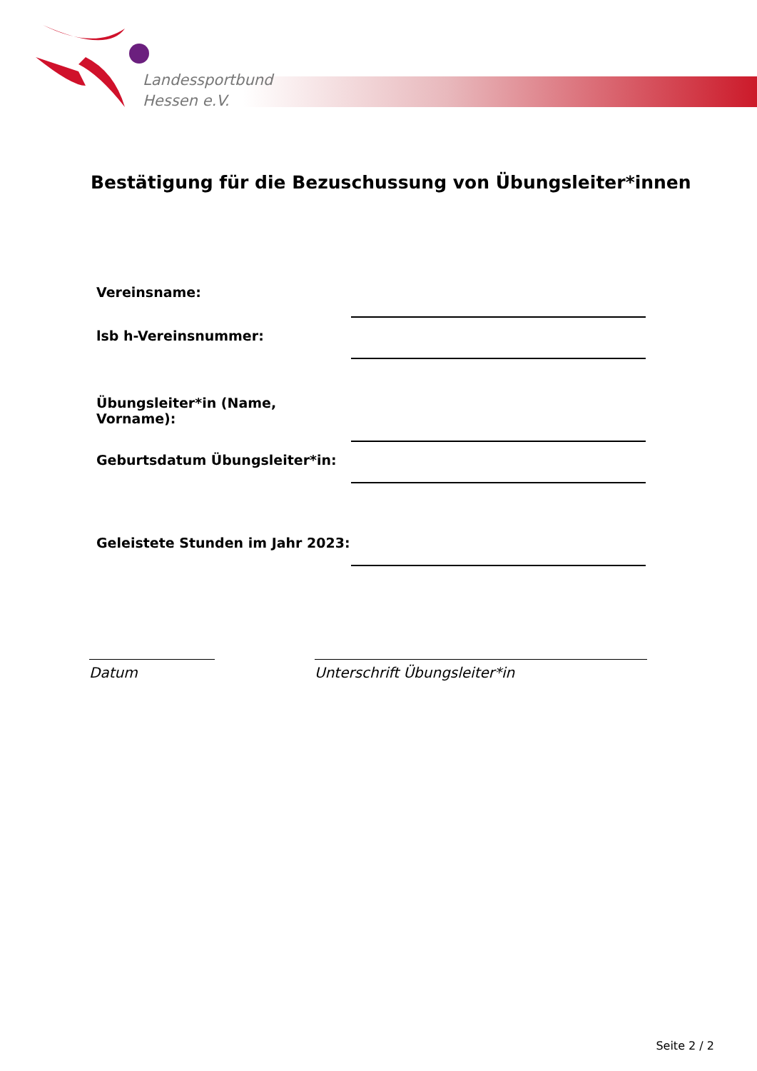Landessportbund
Hessen e.V.
Bestätigung für die Bezuschussung von Übungsleiter*innen
Vereinsname:
lsb h-Vereinsnummer:
Übungsleiter*in (Name, Vorname):
Geburtsdatum Übungsleiter*in:
Geleistete Stunden im Jahr 2023:
Datum Unterschrift Übungsleiter*in
Seite 2 / 2